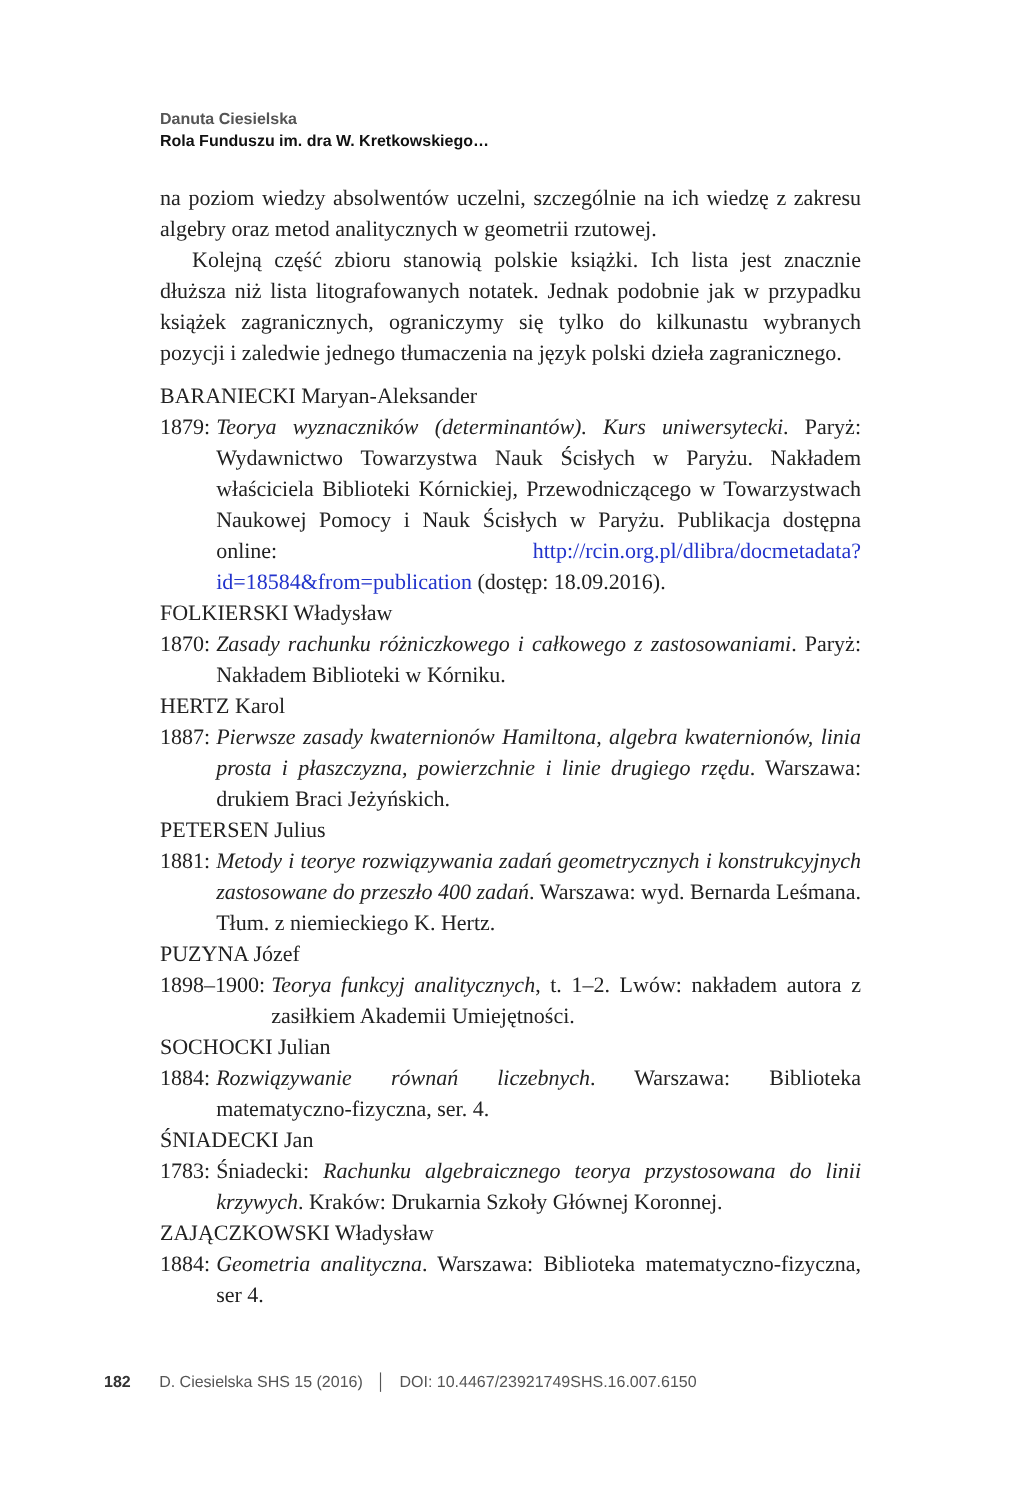Danuta Ciesielska
Rola Funduszu im. dra W. Kretkowskiego…
na poziom wiedzy absolwentów uczelni, szczególnie na ich wiedzę z zakresu algebry oraz metod analitycznych w geometrii rzutowej.
Kolejną część zbioru stanowią polskie książki. Ich lista jest znacznie dłuższa niż lista litografowanych notatek. Jednak podobnie jak w przypadku książek zagranicznych, ograniczymy się tylko do kilkunastu wybranych pozycji i zaledwie jednego tłumaczenia na język polski dzieła zagranicznego.
BARANIECKI Maryan-Aleksander
1879: Teorya wyznaczników (determinantów). Kurs uniwersytecki. Paryż: Wydawnictwo Towarzystwa Nauk Ścisłych w Paryżu. Nakładem właściciela Biblioteki Kórnickiej, Przewodniczącego w Towarzystwach Naukowej Pomocy i Nauk Ścisłych w Paryżu. Publikacja dostępna online: http://rcin.org.pl/dlibra/docmetadata?id=18584&from=publication (dostęp: 18.09.2016).
FOLKIERSKI Władysław
1870: Zasady rachunku różniczkowego i całkowego z zastosowaniami. Paryż: Nakładem Biblioteki w Kórniku.
HERTZ Karol
1887: Pierwsze zasady kwaternionów Hamiltona, algebra kwaternionów, linia prosta i płaszczyzna, powierzchnie i linie drugiego rzędu. Warszawa: drukiem Braci Jeżyńskich.
PETERSEN Julius
1881: Metody i teorye rozwiązywania zadań geometrycznych i konstrukcyjnych zastosowane do przeszło 400 zadań. Warszawa: wyd. Bernarda Leśmana. Tłum. z niemieckiego K. Hertz.
PUZYNA Józef
1898–1900: Teorya funkcyj analitycznych, t. 1–2. Lwów: nakładem autora z zasiłkiem Akademii Umiejętności.
SOCHOCKI Julian
1884: Rozwiązywanie równań liczebnych. Warszawa: Biblioteka matematyczno-fizyczna, ser. 4.
ŚNIADECKI Jan
1783: Śniadecki: Rachunku algebraicznego teorya przystosowana do linii krzywych. Kraków: Drukarnia Szkoły Głównej Koronnej.
ZAJĄCZKOWSKI Władysław
1884: Geometria analityczna. Warszawa: Biblioteka matematyczno-fizyczna, ser 4.
182 D. Ciesielska SHS 15 (2016) │ DOI: 10.4467/23921749SHS.16.007.6150